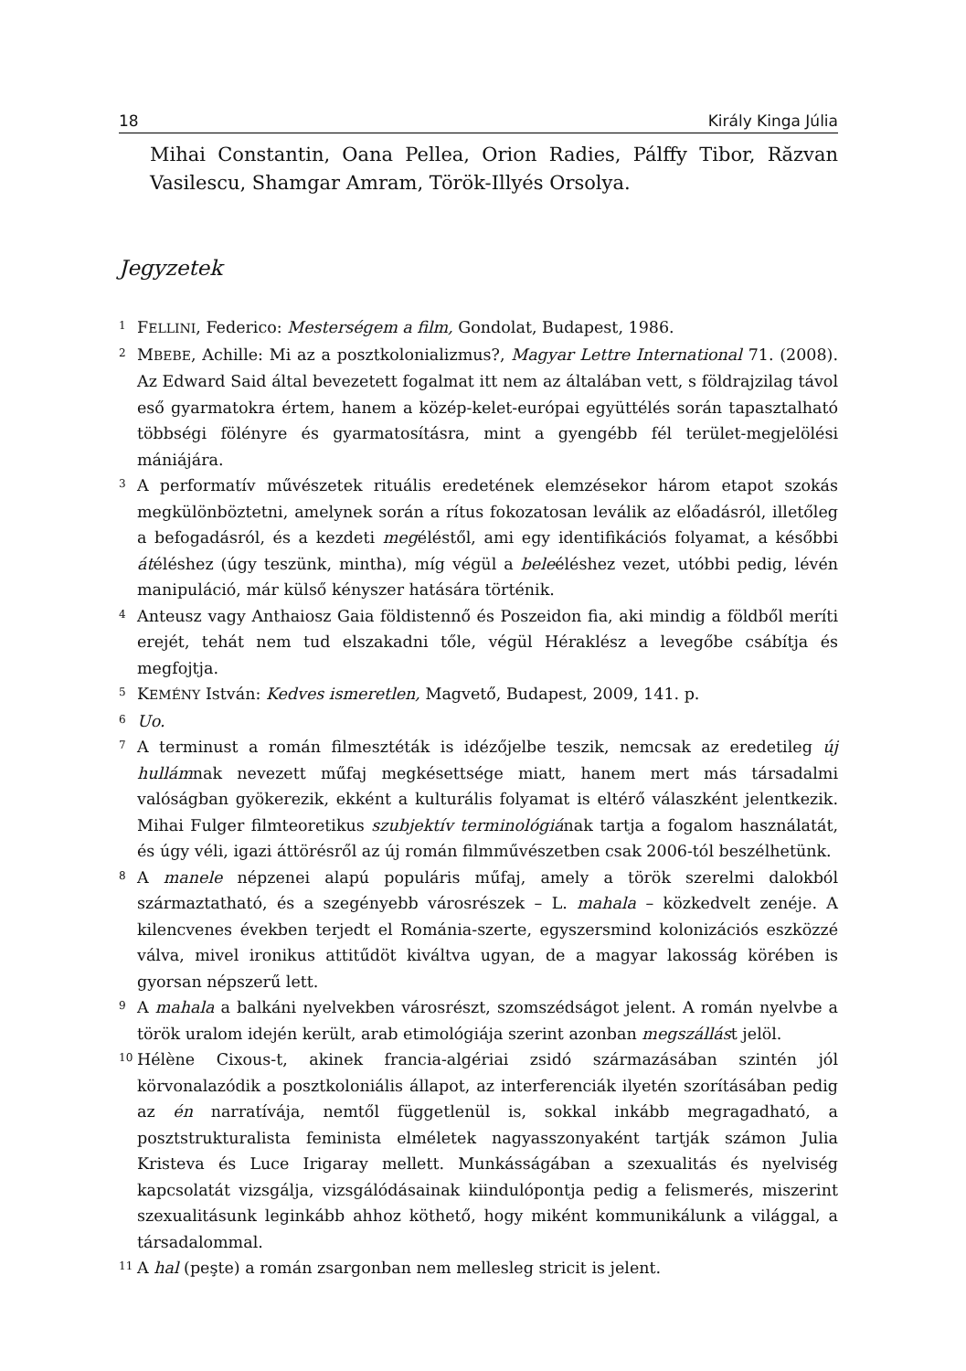18 Király Kinga Júlia
Mihai Constantin, Oana Pellea, Orion Radies, Pálffy Tibor, Răzvan Vasilescu, Shamgar Amram, Török-Illyés Orsolya.
Jegyzetek
1
FELLINI, Federico: Mesterségem a film, Gondolat, Budapest, 1986.
2
MBEBE, Achille: Mi az a posztkolonializmus?, Magyar Lettre International 71. (2008). Az Edward Said által bevezetett fogalmat itt nem az általában vett, s földrajzilag távol eső gyarmatokra értem, hanem a közép-kelet-európai együttélés során tapasztalható többségi fölényre és gyarmatosításra, mint a gyengébb fél terület-megjelölési mániájára.
3
A performatív művészetek rituális eredetének elemzésekor három etapot szokás megkülönböztetni, amelynek során a rítus fokozatosan leválik az előadásról, illetőleg a befogadásról, és a kezdeti megéléstől, ami egy identifikációs folyamat, a későbbi átéléshez (úgy teszünk, mintha), míg végül a beleéléshez vezet, utóbbi pedig, lévén manipuláció, már külső kényszer hatására történik.
4
Anteusz vagy Anthaiosz Gaia földistennő és Poszeidon fia, aki mindig a földből meríti erejét, tehát nem tud elszakadni tőle, végül Héraklész a levegőbe csábítja és megfojtja.
5
KEMÉNY István: Kedves ismeretlen, Magvető, Budapest, 2009, 141. p.
6
Uo.
7
A terminust a román filmesztéták is idézőjelbe teszik, nemcsak az eredetileg új hullámnak nevezett műfaj megkésettsége miatt, hanem mert más társadalmi valóságban gyökerezik, ekként a kulturális folyamat is eltérő válaszként jelentkezik. Mihai Fulger filmteoretikus szubjektív terminológiának tartja a fogalom használatát, és úgy véli, igazi áttörésről az új román filmművészetben csak 2006-tól beszélhetünk.
8
A manele népzenei alapú populáris műfaj, amely a török szerelmi dalokból származtatható, és a szegényebb városrészek – L. mahala – közkedvelt zenéje. A kilencvenes években terjedt el Románia-szerte, egyszersmind kolonizációs eszközzé válva, mivel ironikus attitűdöt kiváltva ugyan, de a magyar lakosság körében is gyorsan népszerű lett.
9
A mahala a balkáni nyelvekben városrészt, szomszédságot jelent. A román nyelvbe a török uralom idején került, arab etimológiája szerint azonban megszállást jelöl.
10
Hélène Cixous-t, akinek francia-algériai zsidó származásában szintén jól körvonalazódik a posztkoloniális állapot, az interferenciák ilyetén szorításában pedig az én narratívája, nemtől függetlenül is, sokkal inkább megragadható, a posztstrukturalista feminista elméletek nagyasszonyaként tartják számon Julia Kristeva és Luce Irigaray mellett. Munkásságában a szexualitás és nyelviség kapcsolatát vizsgálja, vizsgálódásainak kiindulópontja pedig a felismerés, miszerint szexualitásunk leginkább ahhoz köthető, hogy miként kommunikálunk a világgal, a társadalommal.
11
A hal (peşte) a román zsargonban nem mellesleg stricit is jelent.